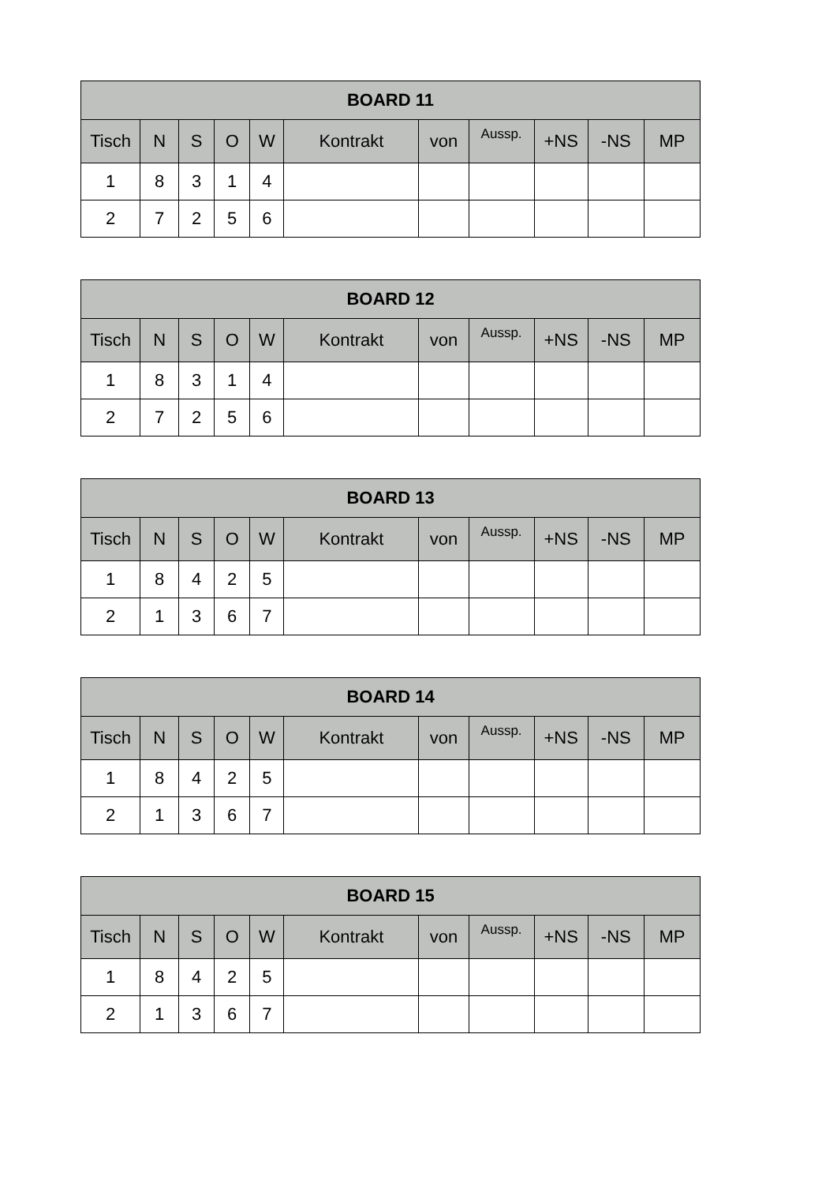| BOARD 11 | | | | | | | | | | |
| --- | --- | --- | --- | --- | --- | --- | --- | --- | --- | --- |
| Tisch | N | S | O | W | Kontrakt | von | Aussp. | +NS | -NS | MP |
| 1 | 8 | 3 | 1 | 4 | | | | | | |
| 2 | 7 | 2 | 5 | 6 | | | | | | |
| BOARD 12 | | | | | | | | | | |
| --- | --- | --- | --- | --- | --- | --- | --- | --- | --- | --- |
| Tisch | N | S | O | W | Kontrakt | von | Aussp. | +NS | -NS | MP |
| 1 | 8 | 3 | 1 | 4 | | | | | | |
| 2 | 7 | 2 | 5 | 6 | | | | | | |
| BOARD 13 | | | | | | | | | | |
| --- | --- | --- | --- | --- | --- | --- | --- | --- | --- | --- |
| Tisch | N | S | O | W | Kontrakt | von | Aussp. | +NS | -NS | MP |
| 1 | 8 | 4 | 2 | 5 | | | | | | |
| 2 | 1 | 3 | 6 | 7 | | | | | | |
| BOARD 14 | | | | | | | | | | |
| --- | --- | --- | --- | --- | --- | --- | --- | --- | --- | --- |
| Tisch | N | S | O | W | Kontrakt | von | Aussp. | +NS | -NS | MP |
| 1 | 8 | 4 | 2 | 5 | | | | | | |
| 2 | 1 | 3 | 6 | 7 | | | | | | |
| BOARD 15 | | | | | | | | | | |
| --- | --- | --- | --- | --- | --- | --- | --- | --- | --- | --- |
| Tisch | N | S | O | W | Kontrakt | von | Aussp. | +NS | -NS | MP |
| 1 | 8 | 4 | 2 | 5 | | | | | | |
| 2 | 1 | 3 | 6 | 7 | | | | | | |